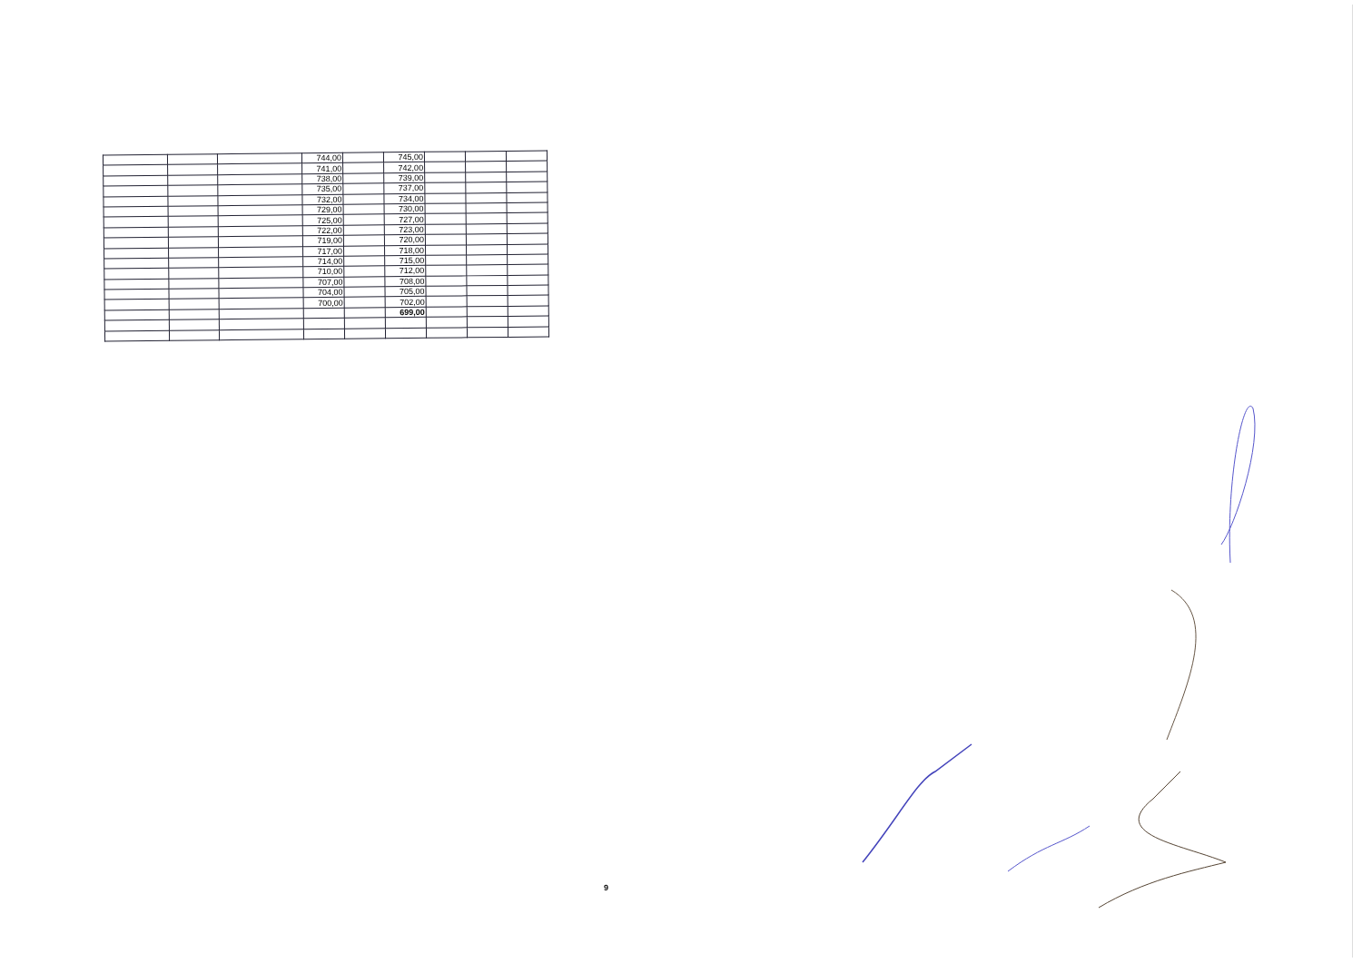| | | | 744,00 | | 745,00 | | | |
| | | | 741,00 | | 742,00 | | | |
| | | | 738,00 | | 739,00 | | | |
| | | | 735,00 | | 737,00 | | | |
| | | | 732,00 | | 734,00 | | | |
| | | | 729,00 | | 730,00 | | | |
| | | | 725,00 | | 727,00 | | | |
| | | | 722,00 | | 723,00 | | | |
| | | | 719,00 | | 720,00 | | | |
| | | | 717,00 | | 718,00 | | | |
| | | | 714,00 | | 715,00 | | | |
| | | | 710,00 | | 712,00 | | | |
| | | | 707,00 | | 708,00 | | | |
| | | | 704,00 | | 705,00 | | | |
| | | | 700,00 | | 702,00 | | | |
| | | | | | 699,00 | | | |
9